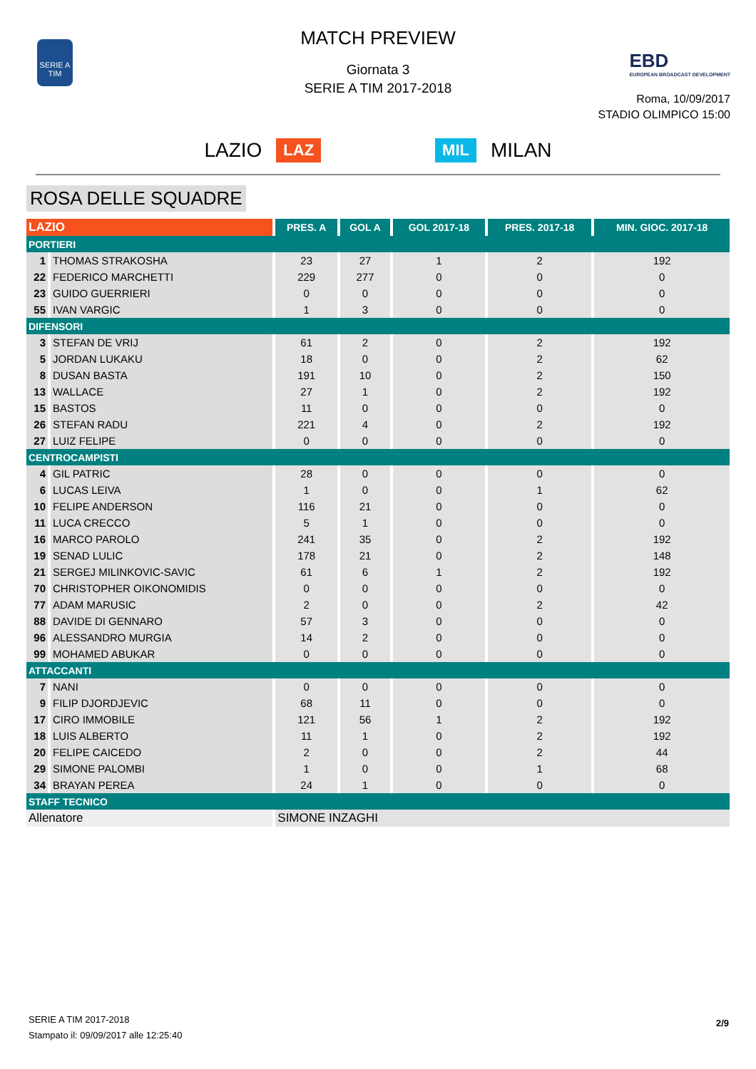SERIE A TIM
MATCH PREVIEW
Giornata 3
SERIE A TIM 2017-2018
EBD
EUROPEAN BROADCAST DEVELOPMENT
Roma, 10/09/2017
STADIO OLIMPICO 15:00
LAZIO LAZ MIL MILAN
ROSA DELLE SQUADRE
| LAZIO | | PRES. A | GOL A | GOL 2017-18 | PRES. 2017-18 | MIN. GIOC. 2017-18 |
| --- | --- | --- | --- | --- | --- | --- |
| PORTIERI | | | | | | |
| 1 | THOMAS STRAKOSHA | 23 | 27 | 1 | 2 | 192 |
| 22 | FEDERICO MARCHETTI | 229 | 277 | 0 | 0 | 0 |
| 23 | GUIDO GUERRIERI | 0 | 0 | 0 | 0 | 0 |
| 55 | IVAN VARGIC | 1 | 3 | 0 | 0 | 0 |
| DIFENSORI | | | | | | |
| 3 | STEFAN DE VRIJ | 61 | 2 | 0 | 2 | 192 |
| 5 | JORDAN LUKAKU | 18 | 0 | 0 | 2 | 62 |
| 8 | DUSAN BASTA | 191 | 10 | 0 | 2 | 150 |
| 13 | WALLACE | 27 | 1 | 0 | 2 | 192 |
| 15 | BASTOS | 11 | 0 | 0 | 0 | 0 |
| 26 | STEFAN RADU | 221 | 4 | 0 | 2 | 192 |
| 27 | LUIZ FELIPE | 0 | 0 | 0 | 0 | 0 |
| CENTROCAMPISTI | | | | | | |
| 4 | GIL PATRIC | 28 | 0 | 0 | 0 | 0 |
| 6 | LUCAS LEIVA | 1 | 0 | 0 | 1 | 62 |
| 10 | FELIPE ANDERSON | 116 | 21 | 0 | 0 | 0 |
| 11 | LUCA CRECCO | 5 | 1 | 0 | 0 | 0 |
| 16 | MARCO PAROLO | 241 | 35 | 0 | 2 | 192 |
| 19 | SENAD LULIC | 178 | 21 | 0 | 2 | 148 |
| 21 | SERGEJ MILINKOVIC-SAVIC | 61 | 6 | 1 | 2 | 192 |
| 70 | CHRISTOPHER OIKONOMIDIS | 0 | 0 | 0 | 0 | 0 |
| 77 | ADAM MARUSIC | 2 | 0 | 0 | 2 | 42 |
| 88 | DAVIDE DI GENNARO | 57 | 3 | 0 | 0 | 0 |
| 96 | ALESSANDRO MURGIA | 14 | 2 | 0 | 0 | 0 |
| 99 | MOHAMED ABUKAR | 0 | 0 | 0 | 0 | 0 |
| ATTACCANTI | | | | | | |
| 7 | NANI | 0 | 0 | 0 | 0 | 0 |
| 9 | FILIP DJORDJEVIC | 68 | 11 | 0 | 0 | 0 |
| 17 | CIRO IMMOBILE | 121 | 56 | 1 | 2 | 192 |
| 18 | LUIS ALBERTO | 11 | 1 | 0 | 2 | 192 |
| 20 | FELIPE CAICEDO | 2 | 0 | 0 | 2 | 44 |
| 29 | SIMONE PALOMBI | 1 | 0 | 0 | 1 | 68 |
| 34 | BRAYAN PEREA | 24 | 1 | 0 | 0 | 0 |
| STAFF TECNICO | | | | | | |
| Allenatore | | SIMONE INZAGHI | | | | |
SERIE A TIM 2017-2018
Stampato il: 09/09/2017 alle 12:25:40
2/9